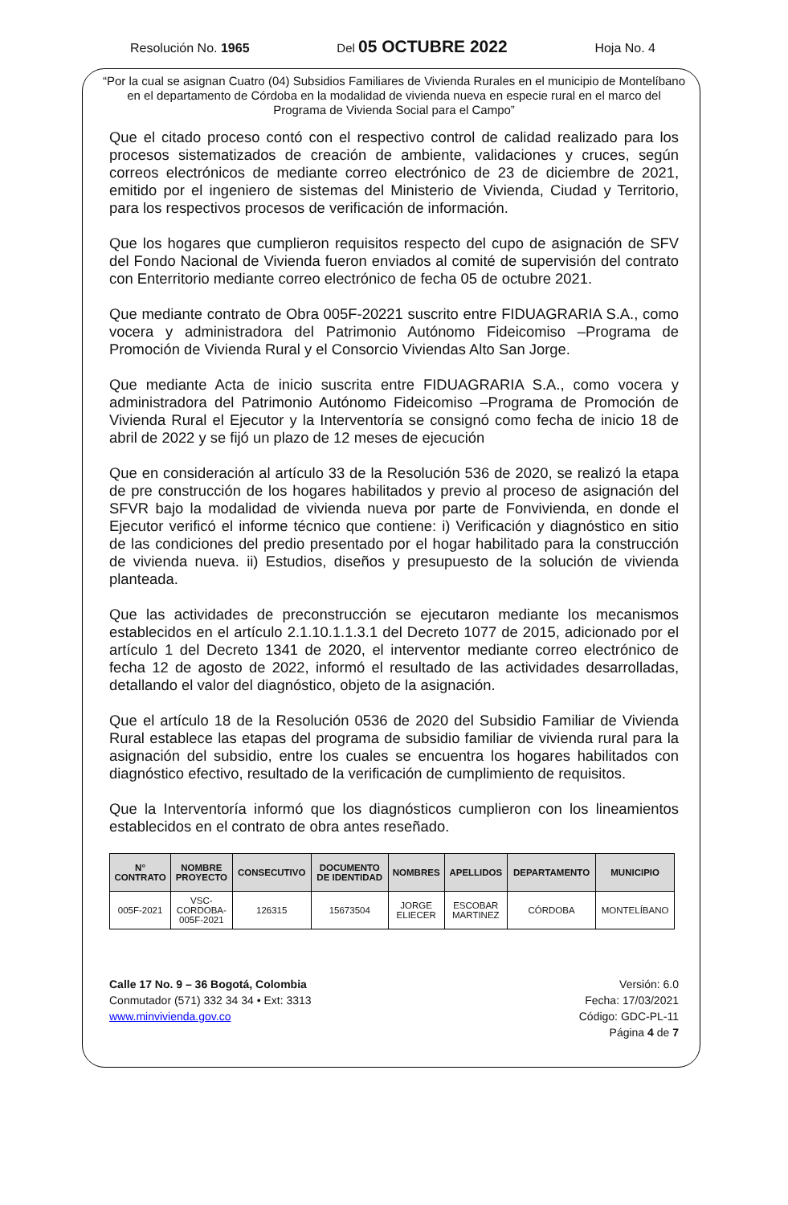Resolución No. 1965 Del 05 OCTUBRE 2022 Hoja No. 4
“Por la cual se asignan Cuatro (04) Subsidios Familiares de Vivienda Rurales en el municipio de Montelíbano en el departamento de Córdoba en la modalidad de vivienda nueva en especie rural en el marco del Programa de Vivienda Social para el Campo”
Que el citado proceso contó con el respectivo control de calidad realizado para los procesos sistematizados de creación de ambiente, validaciones y cruces, según correos electrónicos de mediante correo electrónico de 23 de diciembre de 2021, emitido por el ingeniero de sistemas del Ministerio de Vivienda, Ciudad y Territorio, para los respectivos procesos de verificación de información.
Que los hogares que cumplieron requisitos respecto del cupo de asignación de SFV del Fondo Nacional de Vivienda fueron enviados al comité de supervisión del contrato con Enterritorio mediante correo electrónico de fecha 05 de octubre 2021.
Que mediante contrato de Obra 005F-20221 suscrito entre FIDUAGRARIA S.A., como vocera y administradora del Patrimonio Autónomo Fideicomiso –Programa de Promoción de Vivienda Rural y el Consorcio Viviendas Alto San Jorge.
Que mediante Acta de inicio suscrita entre FIDUAGRARIA S.A., como vocera y administradora del Patrimonio Autónomo Fideicomiso –Programa de Promoción de Vivienda Rural el Ejecutor y la Interventoría se consignó como fecha de inicio 18 de abril de 2022 y se fijó un plazo de 12 meses de ejecución
Que en consideración al artículo 33 de la Resolución 536 de 2020, se realizó la etapa de pre construcción de los hogares habilitados y previo al proceso de asignación del SFVR bajo la modalidad de vivienda nueva por parte de Fonvivienda, en donde el Ejecutor verificó el informe técnico que contiene: i) Verificación y diagnóstico en sitio de las condiciones del predio presentado por el hogar habilitado para la construcción de vivienda nueva. ii) Estudios, diseños y presupuesto de la solución de vivienda planteada.
Que las actividades de preconstrucción se ejecutaron mediante los mecanismos establecidos en el artículo 2.1.10.1.1.3.1 del Decreto 1077 de 2015, adicionado por el artículo 1 del Decreto 1341 de 2020, el interventor mediante correo electrónico de fecha 12 de agosto de 2022, informó el resultado de las actividades desarrolladas, detallando el valor del diagnóstico, objeto de la asignación.
Que el artículo 18 de la Resolución 0536 de 2020 del Subsidio Familiar de Vivienda Rural establece las etapas del programa de subsidio familiar de vivienda rural para la asignación del subsidio, entre los cuales se encuentra los hogares habilitados con diagnóstico efectivo, resultado de la verificación de cumplimiento de requisitos.
Que la Interventoría informó que los diagnósticos cumplieron con los lineamientos establecidos en el contrato de obra antes reseñado.
| N° CONTRATO | NOMBRE PROYECTO | CONSECUTIVO | DOCUMENTO DE IDENTIDAD | NOMBRES | APELLIDOS | DEPARTAMENTO | MUNICIPIO |
| --- | --- | --- | --- | --- | --- | --- | --- |
| 005F-2021 | VSC- CORDOBA- 005F-2021 | 126315 | 15673504 | JORGE ELIECER | ESCOBAR MARTINEZ | CÓRDOBA | MONTELÍBANO |
Calle 17 No. 9 – 36 Bogotá, Colombia
Conmutador (571) 332 34 34 • Ext: 3313
www.minvivienda.gov.co
Versión: 6.0
Fecha: 17/03/2021
Código: GDC-PL-11
Página 4 de 7